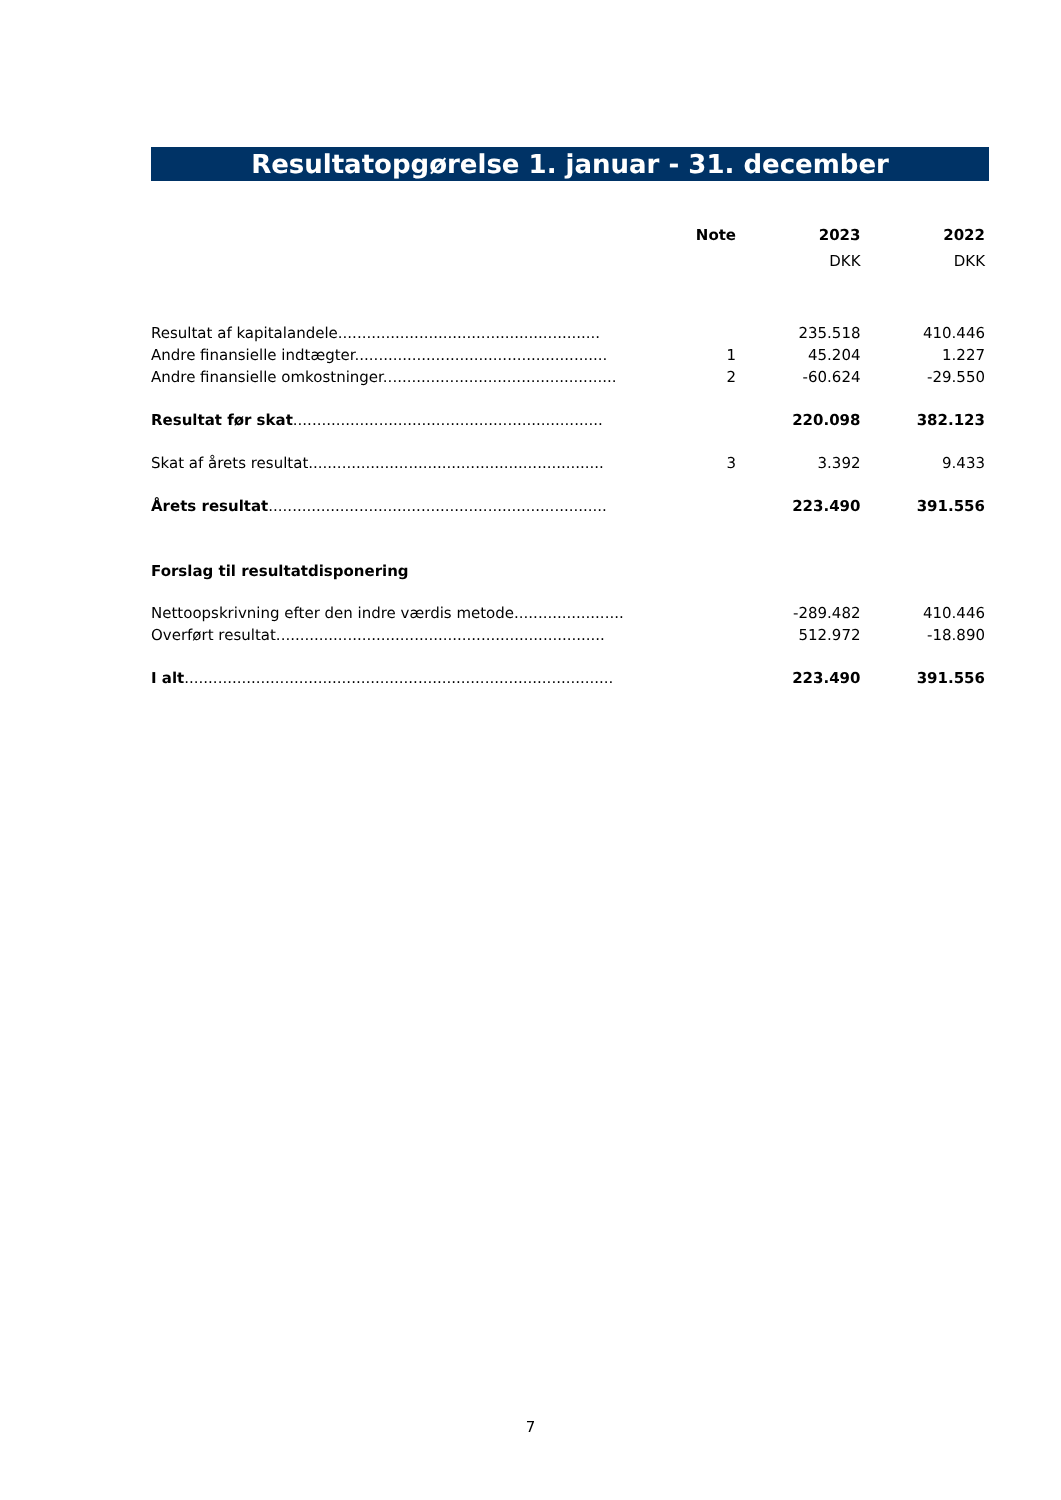Resultatopgørelse 1. januar - 31. december
| | Note | 2023 | 2022 |
| --- | --- | --- | --- |
| | | DKK | DKK |
| Resultat af kapitalandele....................................................... | | 235.518 | 410.446 |
| Andre finansielle indtægter..................................................... | 1 | 45.204 | 1.227 |
| Andre finansielle omkostninger................................................. | 2 | -60.624 | -29.550 |
| Resultat før skat ................................................................. | | 220.098 | 382.123 |
| Skat af årets resultat.............................................................. | 3 | 3.392 | 9.433 |
| Årets resultat ....................................................................... | | 223.490 | 391.556 |
| Forslag til resultatdisponering | | | |
| Nettoopskrivning efter den indre værdis metode....................... | | -289.482 | 410.446 |
| Overført resultat..................................................................... | | 512.972 | -18.890 |
| I alt .......................................................................................... | | 223.490 | 391.556 |
7